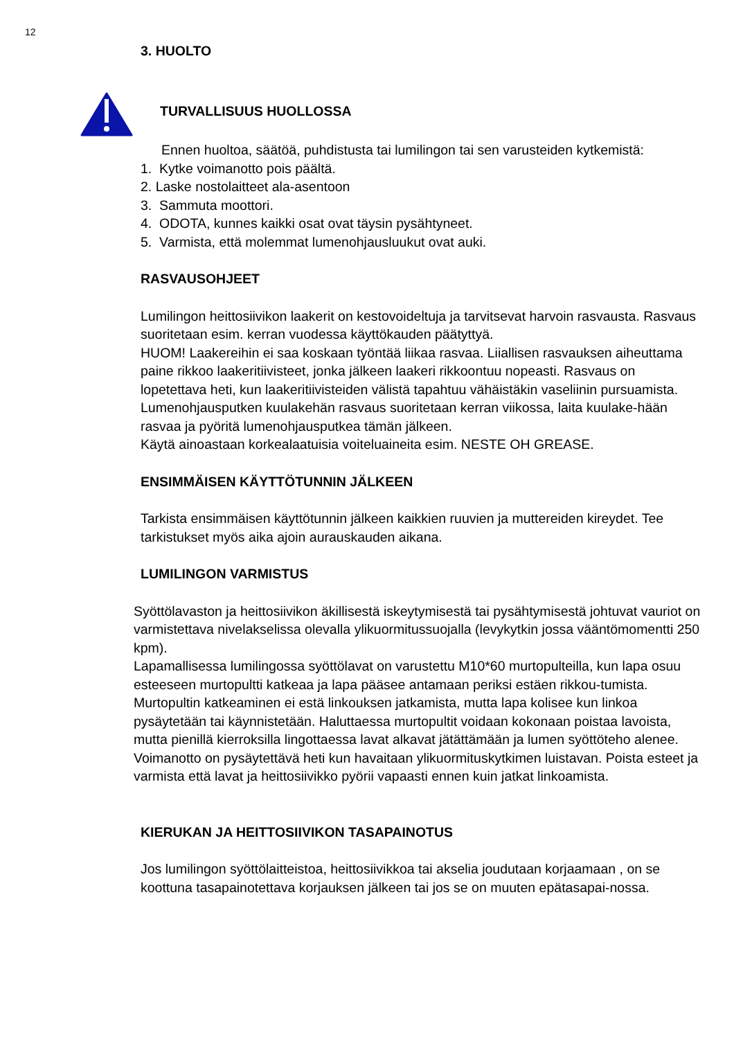12
3. HUOLTO
TURVALLISUUS HUOLLOSSA
Ennen huoltoa, säätöä, puhdistusta tai lumilingon tai sen varusteiden kytkemistä:
1. Kytke voimanotto pois päältä.
2. Laske nostolaitteet ala-asentoon
3. Sammuta moottori.
4. ODOTA, kunnes kaikki osat ovat täysin pysähtyneet.
5. Varmista, että molemmat lumenohjausluukut ovat auki.
RASVAUSOHJEET
Lumilingon heittosiivikon laakerit on kestovoideltuja ja tarvitsevat harvoin rasvausta. Rasvaus suoritetaan esim. kerran vuodessa käyttökauden päätyttyä.
HUOM! Laakereihin ei saa koskaan työntää liikaa rasvaa. Liiallisen rasvauksen aiheuttama paine rikkoo laakeritiivisteet, jonka jälkeen laakeri rikkoontuu nopeasti. Rasvaus on lopetettava heti, kun laakeritiivisteiden välistä tapahtuu vähäistäkin vaseliinin pursuamista.
Lumenohjausputken kuulakehän rasvaus suoritetaan kerran viikossa, laita kuulake-hään rasvaa ja pyöritä lumenohjausputkea tämän jälkeen.
Käytä ainoastaan korkealaatuisia voiteluaineita esim. NESTE OH GREASE.
ENSIMMÄISEN KÄYTTÖTUNNIN JÄLKEEN
Tarkista ensimmäisen käyttötunnin jälkeen kaikkien ruuvien ja muttereiden kireydet. Tee tarkistukset myös aika ajoin aurauskauden aikana.
LUMILINGON VARMISTUS
Syöttölavaston ja heittosiivikon äkillisestä iskeytymisestä tai pysähtymisestä johtuvat vauriot on varmistettava nivelakselissa olevalla ylikuormitussuojalla (levykytkin jossa vääntömomentti 250 kpm).
Lapamallisessa lumilingossa syöttölavat on varustettu M10*60 murtopulteilla, kun lapa osuu esteeseen murtopultti katkeaa ja lapa pääsee antamaan periksi estäen rikkou-tumista. Murtopultin katkeaminen ei estä linkouksen jatkamista, mutta lapa kolisee kun linkoa pysäytetään tai käynnistetään. Haluttaessa murtopultit voidaan kokonaan poistaa lavoista, mutta pienillä kierroksilla lingottaessa lavat alkavat jätättämään ja lumen syöttöteho alenee.
Voimanotto on pysäytettävä heti kun havaitaan ylikuormituskytkimen luistavan. Poista esteet ja varmista että lavat ja heittosiivikko pyörii vapaasti ennen kuin jatkat linkoamista.
KIERUKAN JA HEITTOSIIVIKON TASAPAINOTUS
Jos lumilingon syöttölaitteistoa, heittosiivikkoa tai akselia joudutaan korjaamaan , on se koottuna tasapainotettava korjauksen jälkeen tai jos se on muuten epätasapai-nossa.